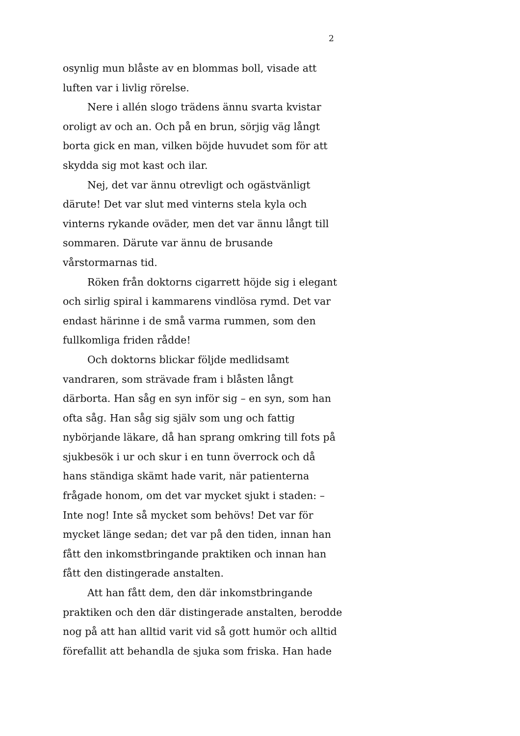2
osynlig mun blåste av en blommas boll, visade att luften var i livlig rörelse.
Nere i allén slogo trädens ännu svarta kvistar oroligt av och an. Och på en brun, sörjig väg långt borta gick en man, vilken böjde huvudet som för att skydda sig mot kast och ilar.
Nej, det var ännu otrevligt och ogästvänligt därute! Det var slut med vinterns stela kyla och vinterns rykande oväder, men det var ännu långt till sommaren. Därute var ännu de brusande vårstormarnas tid.
Röken från doktorns cigarrett höjde sig i elegant och sirlig spiral i kammarens vindlösa rymd. Det var endast härinne i de små varma rummen, som den fullkomliga friden rådde!
Och doktorns blickar följde medlidsamt vandraren, som strävade fram i blåsten långt därborta. Han såg en syn inför sig – en syn, som han ofta såg. Han såg sig själv som ung och fattig nybörjande läkare, då han sprang omkring till fots på sjukbesök i ur och skur i en tunn överrock och då hans ständiga skämt hade varit, när patienterna frågade honom, om det var mycket sjukt i staden: – Inte nog! Inte så mycket som behövs! Det var för mycket länge sedan; det var på den tiden, innan han fått den inkomstbringande praktiken och innan han fått den distingerade anstalten.
Att han fått dem, den där inkomstbringande praktiken och den där distingerade anstalten, berodde nog på att han alltid varit vid så gott humör och alltid förefallit att behandla de sjuka som friska. Han hade